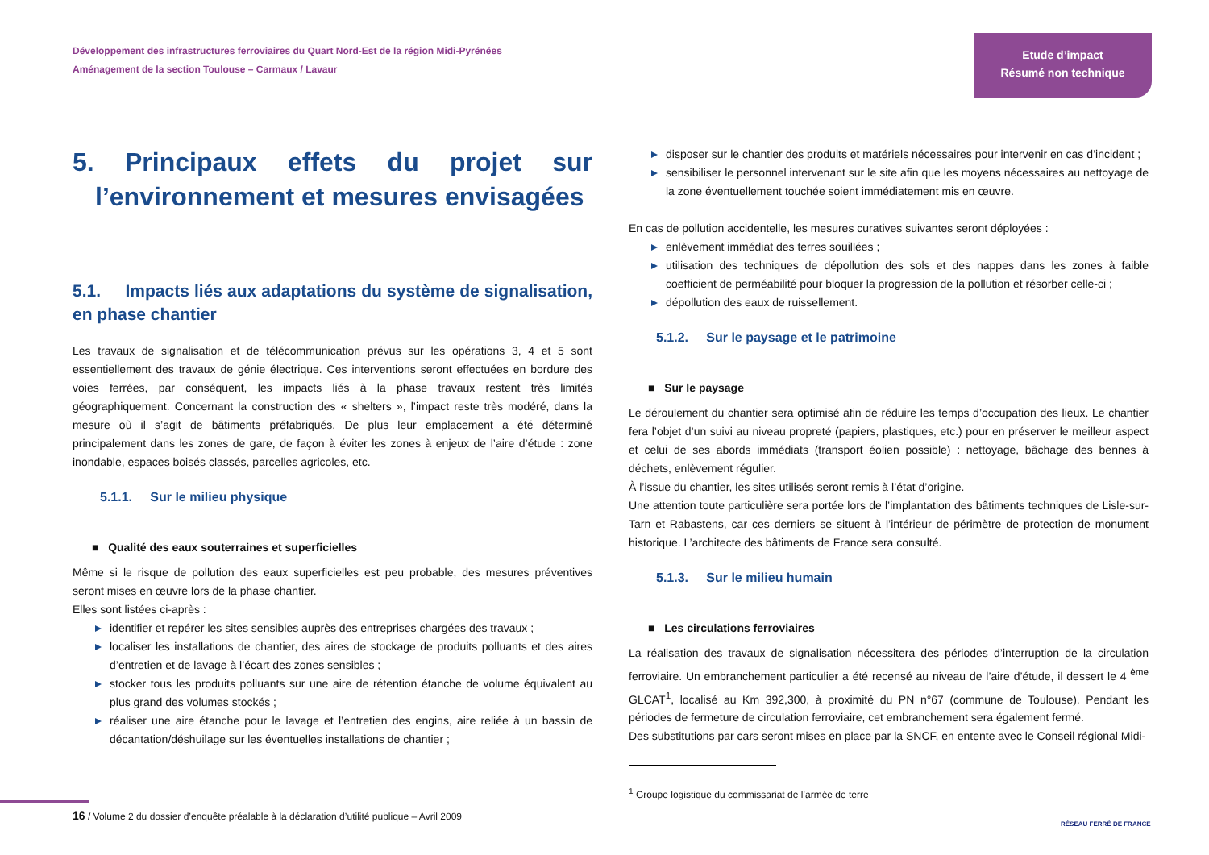Développement des infrastructures ferroviaires du Quart Nord-Est de la région Midi-Pyrénées
Aménagement de la section Toulouse – Carmaux / Lavaur
Etude d’impact
Résumé non technique
5. Principaux effets du projet sur l’environnement et mesures envisagées
5.1. Impacts liés aux adaptations du système de signalisation, en phase chantier
Les travaux de signalisation et de télécommunication prévus sur les opérations 3, 4 et 5 sont essentiellement des travaux de génie électrique. Ces interventions seront effectuées en bordure des voies ferrées, par conséquent, les impacts liés à la phase travaux restent très limités géographiquement. Concernant la construction des « shelters », l’impact reste très modéré, dans la mesure où il s’agit de bâtiments préfabriqués. De plus leur emplacement a été déterminé principalement dans les zones de gare, de façon à éviter les zones à enjeux de l’aire d’étude : zone inondable, espaces boisés classés, parcelles agricoles, etc.
5.1.1. Sur le milieu physique
■ Qualité des eaux souterraines et superficielles
Même si le risque de pollution des eaux superficielles est peu probable, des mesures préventives seront mises en œuvre lors de la phase chantier.
Elles sont listées ci-après :
identifier et repérer les sites sensibles auprès des entreprises chargées des travaux ;
localiser les installations de chantier, des aires de stockage de produits polluants et des aires d’entretien et de lavage à l’écart des zones sensibles ;
stocker tous les produits polluants sur une aire de rétention étanche de volume équivalent au plus grand des volumes stockés ;
réaliser une aire étanche pour le lavage et l’entretien des engins, aire reliée à un bassin de décantation/déshuilage sur les éventuelles installations de chantier ;
disposer sur le chantier des produits et matériels nécessaires pour intervenir en cas d’incident ;
sensibiliser le personnel intervenant sur le site afin que les moyens nécessaires au nettoyage de la zone éventuellement touchée soient immédiatement mis en œuvre.
En cas de pollution accidentelle, les mesures curatives suivantes seront déployées :
enlèvement immédiat des terres souillées ;
utilisation des techniques de dépollution des sols et des nappes dans les zones à faible coefficient de perméabilité pour bloquer la progression de la pollution et résorber celle-ci ;
dépollution des eaux de ruissellement.
5.1.2. Sur le paysage et le patrimoine
■ Sur le paysage
Le déroulement du chantier sera optimisé afin de réduire les temps d’occupation des lieux. Le chantier fera l’objet d’un suivi au niveau propreté (papiers, plastiques, etc.) pour en préserver le meilleur aspect et celui de ses abords immédiats (transport éolien possible) : nettoyage, bâchage des bennes à déchets, enlèvement régulier.
À l’issue du chantier, les sites utilisés seront remis à l’état d’origine.
Une attention toute particulière sera portée lors de l’implantation des bâtiments techniques de Lisle-sur-Tarn et Rabastens, car ces derniers se situent à l’intérieur de périmètre de protection de monument historique. L’architecte des bâtiments de France sera consulté.
5.1.3. Sur le milieu humain
■ Les circulations ferroviaires
La réalisation des travaux de signalisation nécessitera des périodes d’interruption de la circulation ferroviaire. Un embranchement particulier a été recensé au niveau de l’aire d’étude, il dessert le 4 <sup>ème</sup> GLCAT<sup>1</sup>, localisé au Km 392,300, à proximité du PN n°67 (commune de Toulouse). Pendant les périodes de fermeture de circulation ferroviaire, cet embranchement sera également fermé.
Des substitutions par cars seront mises en place par la SNCF, en entente avec le Conseil régional Midi-
<sup>1</sup> Groupe logistique du commissariat de l’armée de terre
16 / Volume 2 du dossier d’enquête préalable à la déclaration d’utilité publique – Avril 2009
RÉSEAU FERRÉ DE FRANCE